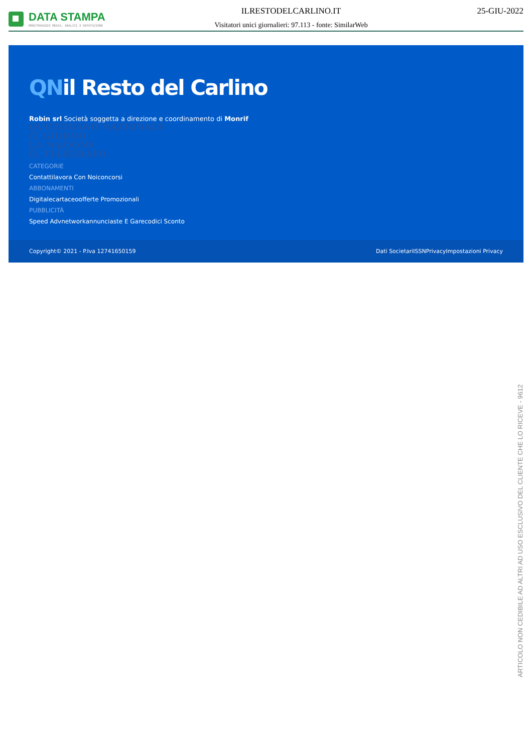DATA STAMPA
MONITORAGGIO MEDIA, ANALISI E REPUTAZIONE
ILRESTODELCARLINO.IT
Visitatori unici giornalieri: 97.113 - fonte: SimilarWeb
25-GIU-2022
QNil Resto del Carlino
Robin srl Società soggetta a direzione e coordinamento di Monrif
QUOTIDIANO NAZIONALE
IL GIORNO
LA NAZIONE
IL TELEGRAFO
CATEGORIE
Contattilavora Con Noiconcorsi
ABBONAMENTI
Digitalecartaceoofferte Promozionali
PUBBLICITÀ
Speed Advnetworkannunciaste E Garecodici Sconto
Copyright© 2021 - P.Iva 12741650159 Dati SocietariISSNPrivacyImpostazioni Privacy
ARTICOLO NON CEDIBILE AD ALTRI AD USO ESCLUSIVO DEL CLIENTE CHE LO RICEVE - 9612